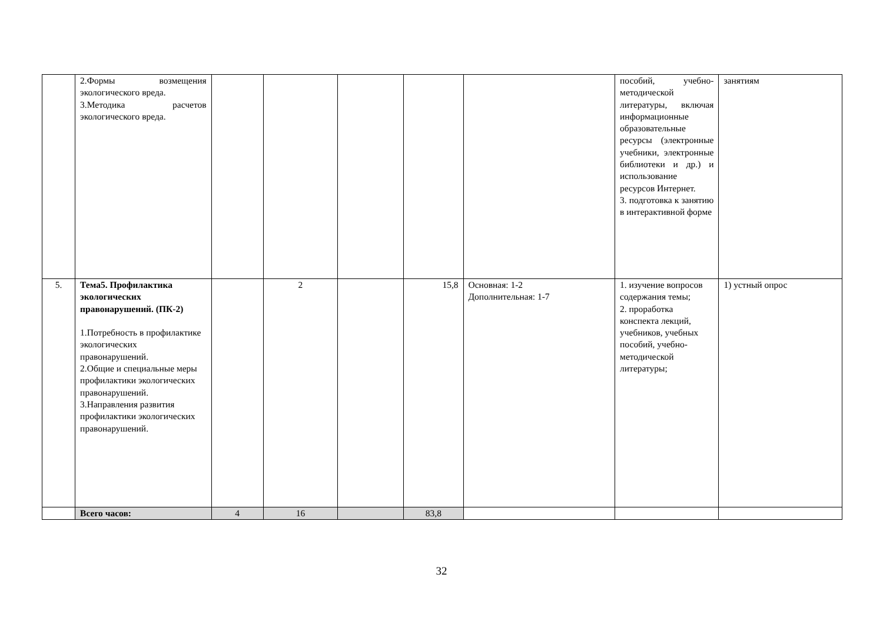| | 2.Формы возмещения экологического вреда. 3.Методика расчетов экологического вреда. | | | | | | пособий, учебно-методической литературы, включая информационные образовательные ресурсы (электронные учебники, электронные библиотеки и др.) и использование ресурсов Интернет. 3. подготовка к занятию в интерактивной форме | занятиям |
| 5. | Тема5. Профилактика экологических правонарушений. (ПК-2) 1.Потребность в профилактике экологических правонарушений. 2.Общие и специальные меры профилактики экологических правонарушений. 3.Направления развития профилактики экологических правонарушений. | | 2 | | 15,8 | Основная: 1-2 Дополнительная: 1-7 | 1. изучение вопросов содержания темы; 2. проработка конспекта лекций, учебников, учебных пособий, учебно-методической литературы; | 1) устный опрос |
| | Всего часов: | 4 | 16 | | 83,8 | | | |
32